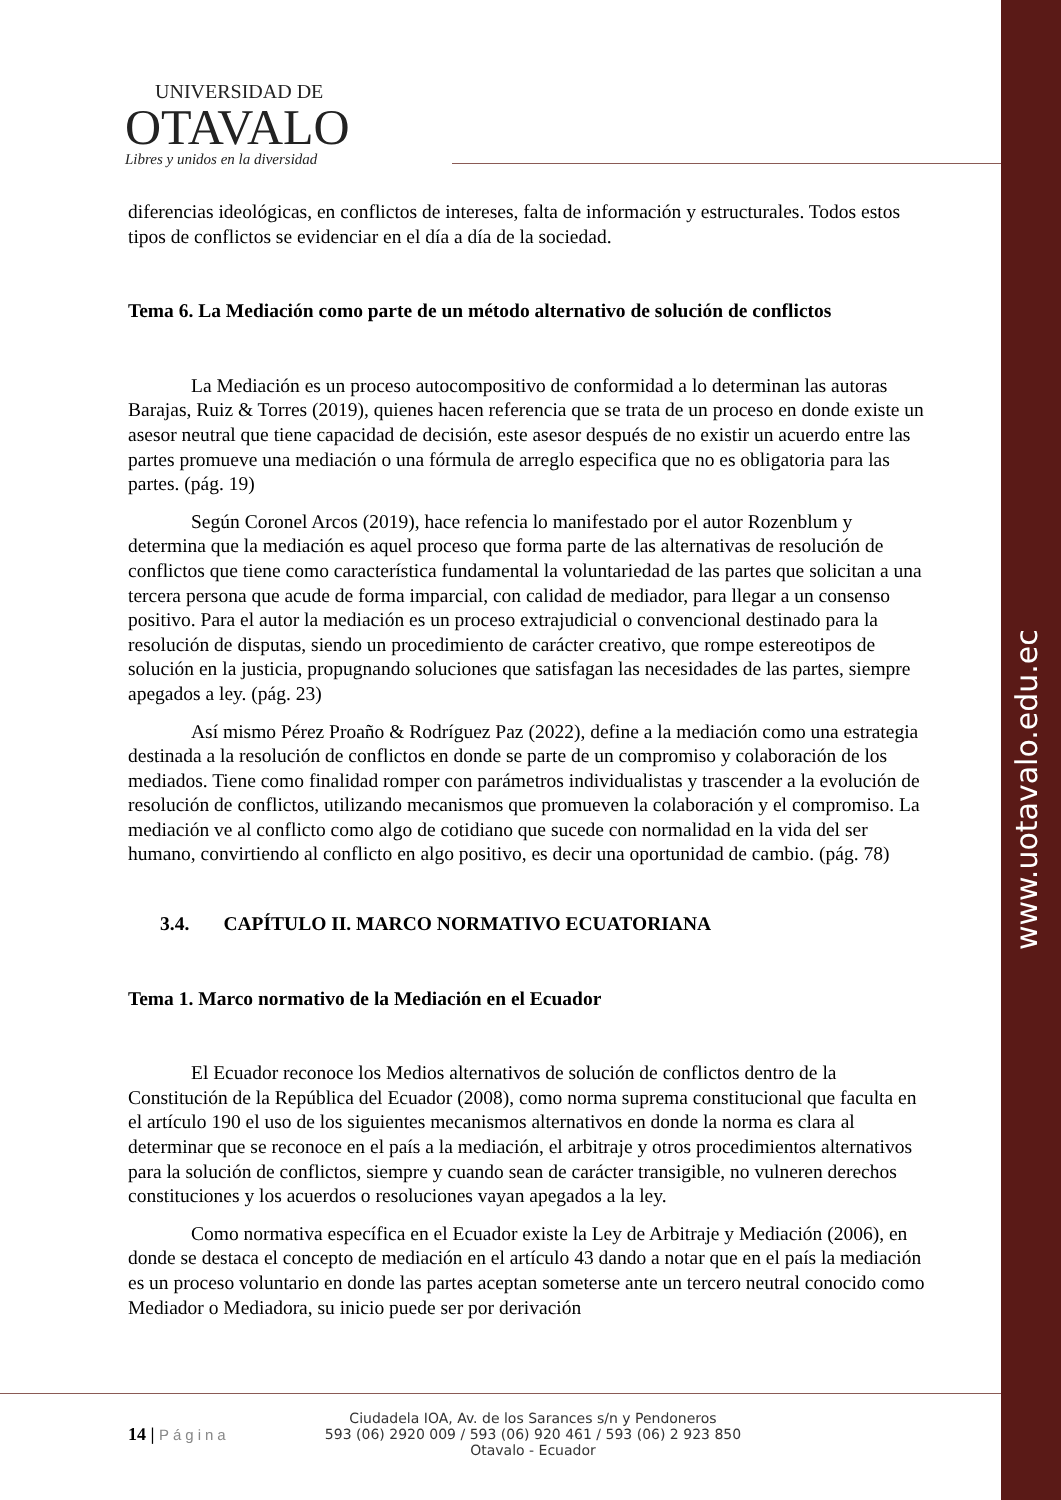www.uotavalo.edu.ec
UNIVERSIDAD DE
OTAVALO
Libres y unidos en la diversidad
diferencias ideológicas, en conflictos de intereses, falta de información y estructurales. Todos estos tipos de conflictos se evidenciar en el día a día de la sociedad.
Tema 6. La Mediación como parte de un método alternativo de solución de conflictos
La Mediación es un proceso autocompositivo de conformidad a lo determinan las autoras Barajas, Ruiz & Torres (2019), quienes hacen referencia que se trata de un proceso en donde existe un asesor neutral que tiene capacidad de decisión, este asesor después de no existir un acuerdo entre las partes promueve una mediación o una fórmula de arreglo especifica que no es obligatoria para las partes. (pág. 19)
Según Coronel Arcos (2019), hace refencia lo manifestado por el autor Rozenblum y determina que la mediación es aquel proceso que forma parte de las alternativas de resolución de conflictos que tiene como característica fundamental la voluntariedad de las partes que solicitan a una tercera persona que acude de forma imparcial, con calidad de mediador, para llegar a un consenso positivo. Para el autor la mediación es un proceso extrajudicial o convencional destinado para la resolución de disputas, siendo un procedimiento de carácter creativo, que rompe estereotipos de solución en la justicia, propugnando soluciones que satisfagan las necesidades de las partes, siempre apegados a ley. (pág. 23)
Así mismo Pérez Proaño & Rodríguez Paz (2022), define a la mediación como una estrategia destinada a la resolución de conflictos en donde se parte de un compromiso y colaboración de los mediados. Tiene como finalidad romper con parámetros individualistas y trascender a la evolución de resolución de conflictos, utilizando mecanismos que promueven la colaboración y el compromiso. La mediación ve al conflicto como algo de cotidiano que sucede con normalidad en la vida del ser humano, convirtiendo al conflicto en algo positivo, es decir una oportunidad de cambio. (pág. 78)
3.4. CAPÍTULO II. MARCO NORMATIVO ECUATORIANA
Tema 1. Marco normativo de la Mediación en el Ecuador
El Ecuador reconoce los Medios alternativos de solución de conflictos dentro de la Constitución de la República del Ecuador (2008), como norma suprema constitucional que faculta en el artículo 190 el uso de los siguientes mecanismos alternativos en donde la norma es clara al determinar que se reconoce en el país a la mediación, el arbitraje y otros procedimientos alternativos para la solución de conflictos, siempre y cuando sean de carácter transigible, no vulneren derechos constituciones y los acuerdos o resoluciones vayan apegados a la ley.
Como normativa específica en el Ecuador existe la Ley de Arbitraje y Mediación (2006), en donde se destaca el concepto de mediación en el artículo 43 dando a notar que en el país la mediación es un proceso voluntario en donde las partes aceptan someterse ante un tercero neutral conocido como Mediador o Mediadora, su inicio puede ser por derivación
14 | Página
Ciudadela IOA, Av. de los Sarances s/n y Pendoneros
593 (06) 2920 009 / 593 (06) 920 461 / 593 (06) 2 923 850
Otavalo - Ecuador